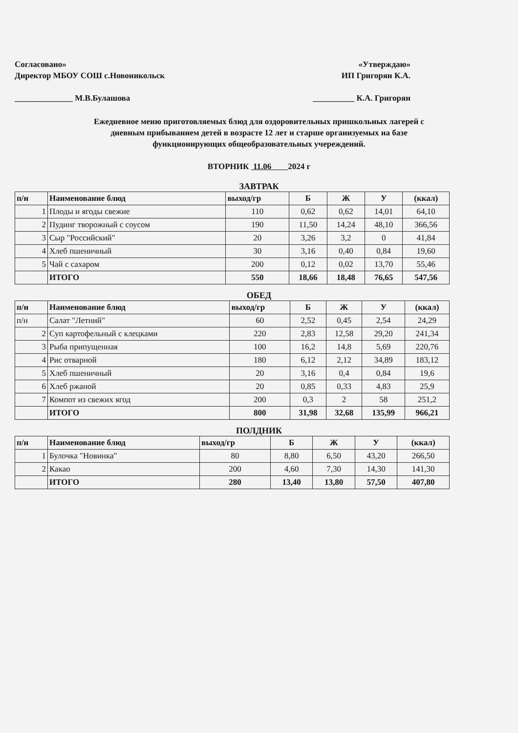Согласовано»
Директор МБОУ СОШ с.Новоникольск
______________ М.В.Булашова
«Утверждаю»
ИП Григорян К.А.
__________ К.А. Григорян
Ежедневное меню приготовляемых блюд для оздоровительных пришкольных лагерей с
дневным прибыванием детей в возрасте 12 лет и старше организуемых на базе
функционирующих общеобразовательных учереждений.
ВТОРНИК 11.06 2024 г
ЗАВТРАК
| п/н | Наименование блюд | выход/гр | Б | Ж | У | (ккал) |
| --- | --- | --- | --- | --- | --- | --- |
| 1 | Плоды и ягоды свежие | 110 | 0,62 | 0,62 | 14,01 | 64,10 |
| 2 | Пудинг творожный с соусом | 190 | 11,50 | 14,24 | 48,10 | 366,56 |
| 3 | Сыр "Российский" | 20 | 3,26 | 3,2 | 0 | 41,84 |
| 4 | Хлеб пшеничный | 30 | 3,16 | 0,40 | 0,84 | 19,60 |
| 5 | Чай с сахаром | 200 | 0,12 | 0,02 | 13,70 | 55,46 |
| | ИТОГО | 550 | 18,66 | 18,48 | 76,65 | 547,56 |
ОБЕД
| п/н | Наименование блюд | выход/гр | Б | Ж | У | (ккал) |
| --- | --- | --- | --- | --- | --- | --- |
| п/н | Салат "Летний" | 60 | 2,52 | 0,45 | 2,54 | 24,29 |
| 2 | Суп картофельный с клецками | 220 | 2,83 | 12,58 | 29,20 | 241,34 |
| 3 | Рыба припущенная | 100 | 16,2 | 14,8 | 5,69 | 220,76 |
| 4 | Рис отварной | 180 | 6,12 | 2,12 | 34,89 | 183,12 |
| 5 | Хлеб пшеничный | 20 | 3,16 | 0,4 | 0,84 | 19,6 |
| 6 | Хлеб ржаной | 20 | 0,85 | 0,33 | 4,83 | 25,9 |
| 7 | Компот из свежих ягод | 200 | 0,3 | 2 | 58 | 251,2 |
| | ИТОГО | 800 | 31,98 | 32,68 | 135,99 | 966,21 |
ПОЛДНИК
| п/н | Наименование блюд | выход/гр | Б | Ж | У | (ккал) |
| --- | --- | --- | --- | --- | --- | --- |
| 1 | Булочка "Новинка" | 80 | 8,80 | 6,50 | 43,20 | 266,50 |
| 2 | Какао | 200 | 4,60 | 7,30 | 14,30 | 141,30 |
| | ИТОГО | 280 | 13,40 | 13,80 | 57,50 | 407,80 |